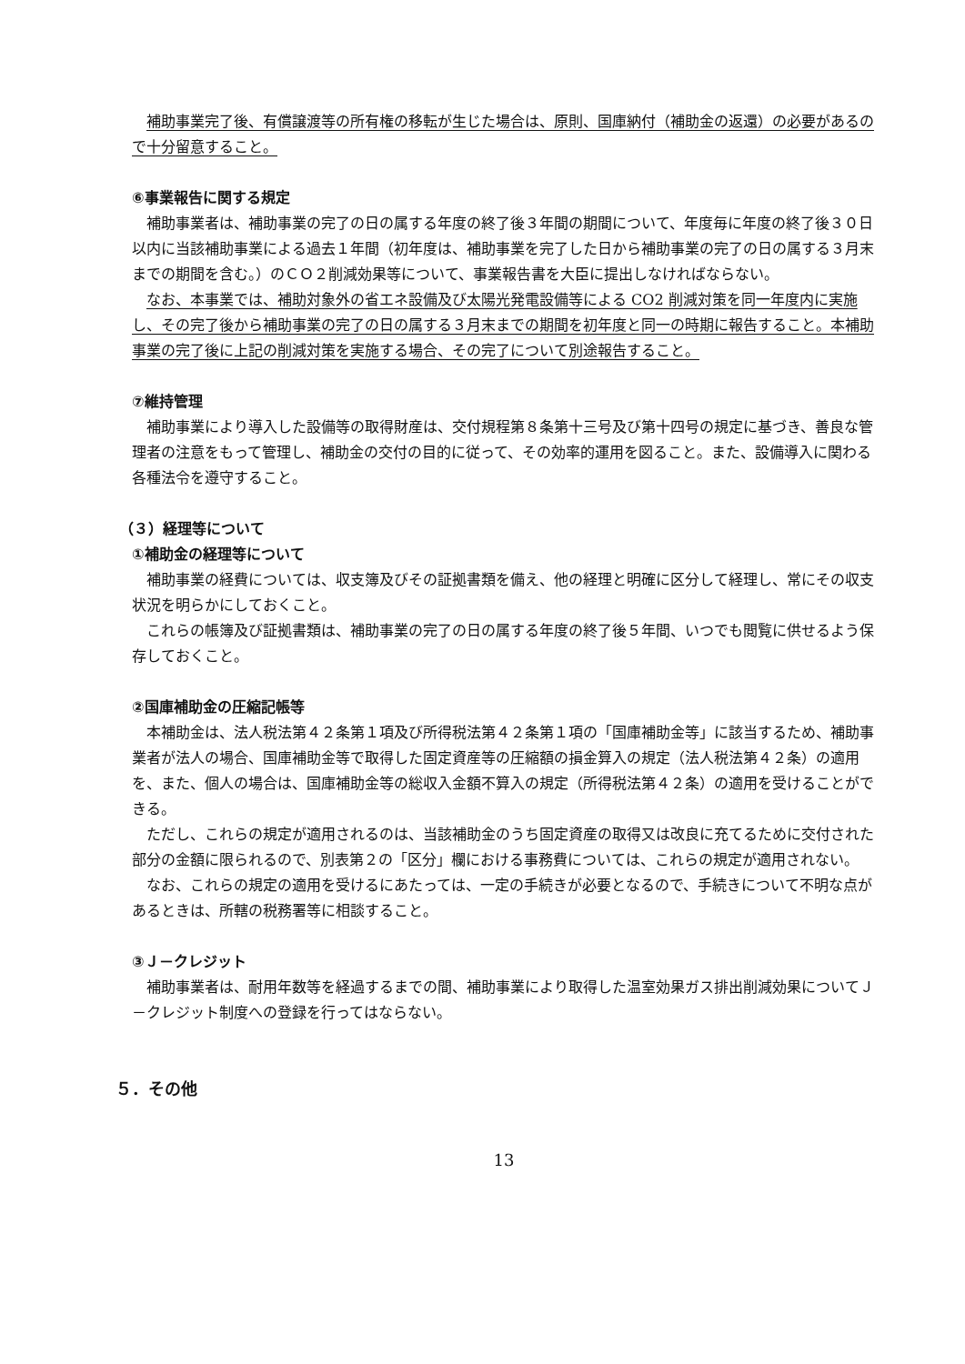補助事業完了後、有償譲渡等の所有権の移転が生じた場合は、原則、国庫納付（補助金の返還）の必要があるので十分留意すること。
⑥事業報告に関する規定
補助事業者は、補助事業の完了の日の属する年度の終了後３年間の期間について、年度毎に年度の終了後３０日以内に当該補助事業による過去１年間（初年度は、補助事業を完了した日から補助事業の完了の日の属する３月末までの期間を含む。）のＣＯ２削減効果等について、事業報告書を大臣に提出しなければならない。
なお、本事業では、補助対象外の省エネ設備及び太陽光発電設備等による CO2 削減対策を同一年度内に実施し、その完了後から補助事業の完了の日の属する３月末までの期間を初年度と同一の時期に報告すること。本補助事業の完了後に上記の削減対策を実施する場合、その完了について別途報告すること。
⑦維持管理
補助事業により導入した設備等の取得財産は、交付規程第８条第十三号及び第十四号の規定に基づき、善良な管理者の注意をもって管理し、補助金の交付の目的に従って、その効率的運用を図ること。また、設備導入に関わる各種法令を遵守すること。
（３）経理等について
①補助金の経理等について
補助事業の経費については、収支簿及びその証拠書類を備え、他の経理と明確に区分して経理し、常にその収支状況を明らかにしておくこと。
これらの帳簿及び証拠書類は、補助事業の完了の日の属する年度の終了後５年間、いつでも閲覧に供せるよう保存しておくこと。
②国庫補助金の圧縮記帳等
本補助金は、法人税法第４２条第１項及び所得税法第４２条第１項の「国庫補助金等」に該当するため、補助事業者が法人の場合、国庫補助金等で取得した固定資産等の圧縮額の損金算入の規定（法人税法第４２条）の適用を、また、個人の場合は、国庫補助金等の総収入金額不算入の規定（所得税法第４２条）の適用を受けることができる。
ただし、これらの規定が適用されるのは、当該補助金のうち固定資産の取得又は改良に充てるために交付された部分の金額に限られるので、別表第２の「区分」欄における事務費については、これらの規定が適用されない。
なお、これらの規定の適用を受けるにあたっては、一定の手続きが必要となるので、手続きについて不明な点があるときは、所轄の税務署等に相談すること。
③Ｊ－クレジット
補助事業者は、耐用年数等を経過するまでの間、補助事業により取得した温室効果ガス排出削減効果についてＪ－クレジット制度への登録を行ってはならない。
５．その他
13